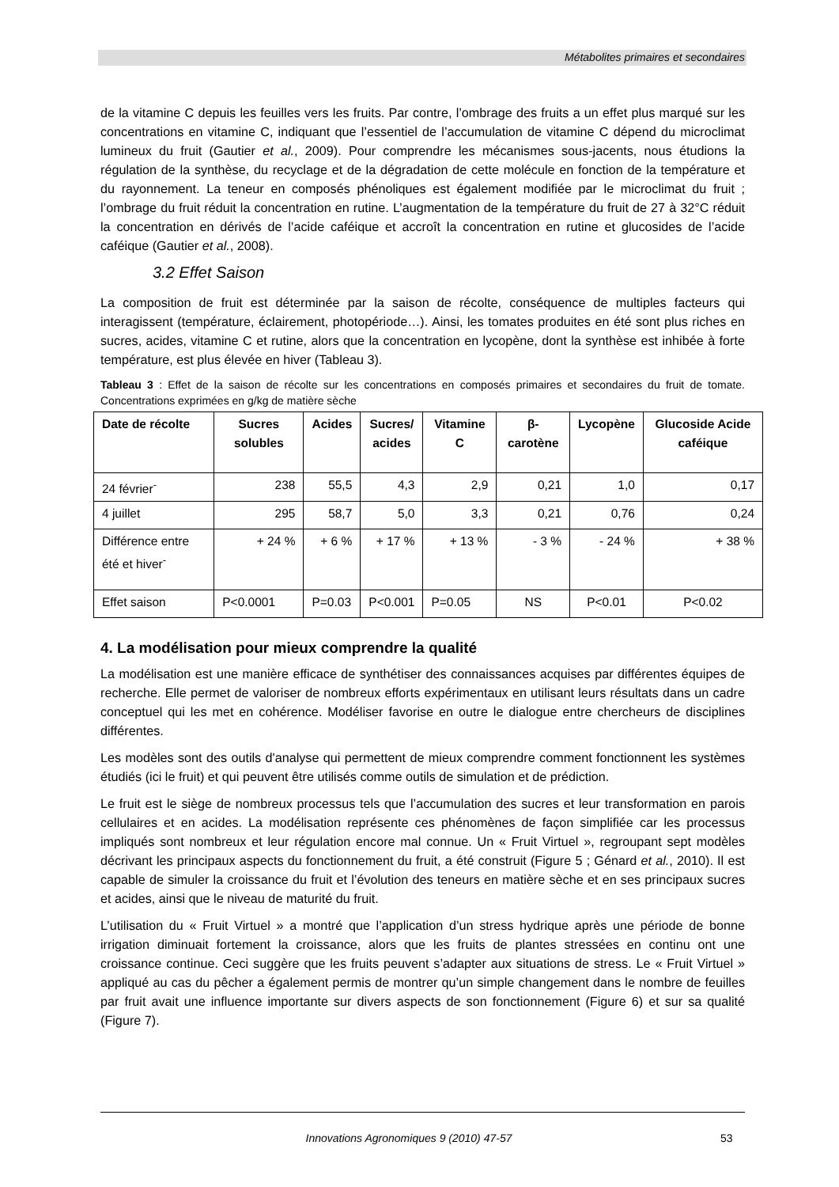Métabolites primaires et secondaires
de la vitamine C depuis les feuilles vers les fruits. Par contre, l’ombrage des fruits a un effet plus marqué sur les concentrations en vitamine C, indiquant que l’essentiel de l’accumulation de vitamine C dépend du microclimat lumineux du fruit (Gautier et al., 2009). Pour comprendre les mécanismes sous-jacents, nous étudions la régulation de la synthèse, du recyclage et de la dégradation de cette molécule en fonction de la température et du rayonnement. La teneur en composés phénoliques est également modifiée par le microclimat du fruit ; l’ombrage du fruit réduit la concentration en rutine. L’augmentation de la température du fruit de 27 à 32°C réduit la concentration en dérivés de l’acide caféique et accroît la concentration en rutine et glucosides de l’acide caféique (Gautier et al., 2008).
3.2 Effet Saison
La composition de fruit est déterminée par la saison de récolte, conséquence de multiples facteurs qui interagissent (température, éclairement, photopériode…). Ainsi, les tomates produites en été sont plus riches en sucres, acides, vitamine C et rutine, alors que la concentration en lycopène, dont la synthèse est inhibée à forte température, est plus élevée en hiver (Tableau 3).
Tableau 3 : Effet de la saison de récolte sur les concentrations en composés primaires et secondaires du fruit de tomate. Concentrations exprimées en g/kg de matière sèche
| Date de récolte | Sucres solubles | Acides | Sucres/ acides | Vitamine C | β-carotène | Lycopène | Glucoside Acide caféique |
| --- | --- | --- | --- | --- | --- | --- | --- |
| 24 février<sup>-</sup> | 238 | 55,5 | 4,3 | 2,9 | 0,21 | 1,0 | 0,17 |
| 4 juillet | 295 | 58,7 | 5,0 | 3,3 | 0,21 | 0,76 | 0,24 |
| Différence entre été et hiver<sup>-</sup> | + 24 % | + 6 % | + 17 % | + 13 % | - 3 % | - 24 % | + 38 % |
| Effet saison | P<0.0001 | P=0.03 | P<0.001 | P=0.05 | NS | P<0.01 | P<0.02 |
4. La modélisation pour mieux comprendre la qualité
La modélisation est une manière efficace de synthétiser des connaissances acquises par différentes équipes de recherche. Elle permet de valoriser de nombreux efforts expérimentaux en utilisant leurs résultats dans un cadre conceptuel qui les met en cohérence. Modéliser favorise en outre le dialogue entre chercheurs de disciplines différentes.
Les modèles sont des outils d'analyse qui permettent de mieux comprendre comment fonctionnent les systèmes étudiés (ici le fruit) et qui peuvent être utilisés comme outils de simulation et de prédiction.
Le fruit est le siège de nombreux processus tels que l’accumulation des sucres et leur transformation en parois cellulaires et en acides. La modélisation représente ces phénomènes de façon simplifiée car les processus impliqués sont nombreux et leur régulation encore mal connue. Un « Fruit Virtuel », regroupant sept modèles décrivant les principaux aspects du fonctionnement du fruit, a été construit (Figure 5 ; Génard et al., 2010). Il est capable de simuler la croissance du fruit et l’évolution des teneurs en matière sèche et en ses principaux sucres et acides, ainsi que le niveau de maturité du fruit.
L’utilisation du « Fruit Virtuel » a montré que l’application d’un stress hydrique après une période de bonne irrigation diminuait fortement la croissance, alors que les fruits de plantes stressées en continu ont une croissance continue. Ceci suggère que les fruits peuvent s’adapter aux situations de stress. Le « Fruit Virtuel » appliqué au cas du pêcher a également permis de montrer qu’un simple changement dans le nombre de feuilles par fruit avait une influence importante sur divers aspects de son fonctionnement (Figure 6) et sur sa qualité (Figure 7).
Innovations Agronomiques 9 (2010) 47-57 53